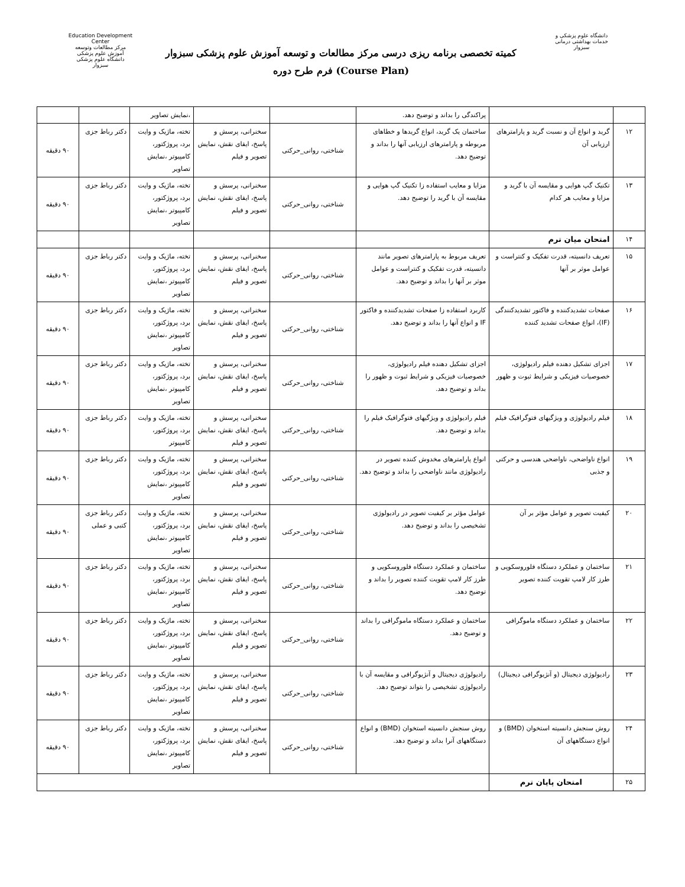دانشگاه علوم پزشکی و خدمات بهداشتی درمانی سبزوار
کمیته تخصصی برنامه ریزی درسی مرکز مطالعات و توسعه آموزش علوم پزشکی سبزوار
فرم طرح دوره (Course Plan)
Education Development Center
مرکز مطالعات وتوسعه آموزش علوم پزشکی
دانشگاه علوم پزشکی سبزوار
| | | پراکندگی را بداند و توضیح دهد. | | | ،نمایش تصاویر | | |
| ۱۲ | گرید و انواع آن و نسبت گرید و پارامترهای ارزیابی آن | ساختمان یک گرید، انواع گریدها و خطاهای مربوطه و پارامترهای ارزیابی آنها را بداند و توضیح دهد. | شناختی، روانی_حرکتی | سخنرانی، پرسش و پاسخ، ایفای نقش، نمایش تصویر و فیلم | تخته، ماژیک و وایت برد، پروژکتور، کامپیوتر ،نمایش تصاویر | دکتر رباط جزی | ۹۰ دقیقه |
| ۱۳ | تکنیک گپ هوایی و مقایسه آن با گرید و مزایا و معایب هر کدام | مزایا و معایب استفاده زا تکنیک گپ هوایی و مقایسه آن با گرید را توضیح دهد. | شناختی، روانی_حرکتی | سخنرانی، پرسش و پاسخ، ایفای نقش، نمایش تصویر و فیلم | تخته، ماژیک و وایت برد، پروژکتور، کامپیوتر ،نمایش تصاویر | دکتر رباط جزی | ۹۰ دقیقه |
| ۱۴ | امتحان میان ترم | | | | | | |
| ۱۵ | تعریف دانسیته، قدرت تفکیک و کنتراست و عوامل موثر بر آنها | تعریف مربوط به پارامترهای تصویر مانند دانسیته، قدرت تفکیک و کنتراست و عوامل موثر بر آنها را بداند و توضیح دهد. | شناختی، روانی_حرکتی | سخنرانی، پرسش و پاسخ، ایفای نقش، نمایش تصویر و فیلم | تخته، ماژیک و وایت برد، پروژکتور، کامپیوتر ،نمایش تصاویر | دکتر رباط جزی | ۹۰ دقیقه |
| ۱۶ | صفحات تشدیدکننده و فاکتور تشدیدکنندگی (IF)، انواع صفحات تشدید کننده | کاربرد استفاده زا صفحات تشدیدکننده و فاکتور IF و انواع آنها را بداند و توضیح دهد. | شناختی، روانی_حرکتی | سخنرانی، پرسش و پاسخ، ایفای نقش، نمایش تصویر و فیلم | تخته، ماژیک و وایت برد، پروژکتور، کامپیوتر ،نمایش تصاویر | دکتر رباط جزی | ۹۰ دقیقه |
| ۱۷ | اجزای تشکیل دهنده فیلم رادیولوژی، خصوصیات فیزیکی و شرایط ثبوت و ظهور | اجزای تشکیل دهنده فیلم رادیولوژی، خصوصیات فیزیکی و شرایط ثبوت و ظهور را بداند و توضیح دهد. | شناختی، روانی_حرکتی | سخنرانی، پرسش و پاسخ، ایفای نقش، نمایش تصویر و فیلم | تخته، ماژیک و وایت برد، پروژکتور، کامپیوتر ،نمایش تصاویر | دکتر رباط جزی | ۹۰ دقیقه |
| ۱۸ | فیلم رادیولوژی و ویژگیهای فتوگرافیک فیلم | فیلم رادیولوژی و ویژگیهای فتوگرافیک فیلم را بداند و توضیح دهد. | شناختی، روانی_حرکتی | سخنرانی، پرسش و پاسخ، ایفای نقش، نمایش تصویر و فیلم | تخته، ماژیک و وایت برد، پروژکتور، کامپیوتر | دکتر رباط جزی | ۹۰ دقیقه |
| ۱۹ | انواع ناواضحی، ناواضحی هندسی و حرکتی و جذبی | انواع پارامترهای مخدوش کننده تصویر در رادیولوژی مانند ناواضحی را بداند و توضیح دهد. | شناختی، روانی_حرکتی | سخنرانی، پرسش و پاسخ، ایفای نقش، نمایش تصویر و فیلم | تخته، ماژیک و وایت برد، پروژکتور، کامپیوتر ،نمایش تصاویر | دکتر رباط جزی | ۹۰ دقیقه |
| ۲۰ | کیفیت تصویر و عوامل مؤثر بر آن | عوامل مؤثر بر کیفیت تصویر در رادیولوژی تشخیصی را بداند و توضیح دهد. | شناختی، روانی_حرکتی | سخنرانی، پرسش و پاسخ، ایفای نقش، نمایش تصویر و فیلم | تخته، ماژیک و وایت برد، پروژکتور، کامپیوتر ،نمایش تصاویر | دکتر رباط جزی کتبی و عملی | ۹۰ دقیقه |
| ۲۱ | ساختمان و عملکرد دستگاه فلوروسکوپی و طرز کار لامپ تقویت کننده تصویر | ساختمان و عملکرد دستگاه فلوروسکوپی و طرز کار لامپ تقویت کننده تصویر را بداند و توضیح دهد. | شناختی، روانی_حرکتی | سخنرانی، پرسش و پاسخ، ایفای نقش، نمایش تصویر و فیلم | تخته، ماژیک و وایت برد، پروژکتور، کامپیوتر ،نمایش تصاویر | دکتر رباط جزی | ۹۰ دقیقه |
| ۲۲ | ساختمان و عملکرد دستگاه ماموگرافی | ساختمان و عملکرد دستگاه ماموگرافی را بداند و توضیح دهد. | شناختی، روانی_حرکتی | سخنرانی، پرسش و پاسخ، ایفای نقش، نمایش تصویر و فیلم | تخته، ماژیک و وایت برد، پروژکتور، کامپیوتر ،نمایش تصاویر | دکتر رباط جزی | ۹۰ دقیقه |
| ۲۳ | رادیولوژی دیجیتال (و آنژیوگرافی دیجیتال) | رادیولوژی دیجیتال و آنژیوگرافی و مقایسه آن با رادیولوژی تشخیصی را بتواند توضیح دهد. | شناختی، روانی_حرکتی | سخنرانی، پرسش و پاسخ، ایفای نقش، نمایش تصویر و فیلم | تخته، ماژیک و وایت برد، پروژکتور، کامپیوتر ،نمایش تصاویر | دکتر رباط جزی | ۹۰ دقیقه |
| ۲۴ | روش سنجش دانسیته استخوان (BMD) و انواع دستگاههای آن | روش سنجش دانسیته استخوان (BMD) و انواع دستگاههای آنرا بداند و توضیح دهد. | شناختی، روانی_حرکتی | سخنرانی، پرسش و پاسخ، ایفای نقش، نمایش تصویر و فیلم | تخته، ماژیک و وایت برد، پروژکتور، کامپیوتر ،نمایش تصاویر | دکتر رباط جزی | ۹۰ دقیقه |
| ۲۵ | امتحان پایان ترم | | | | | | |